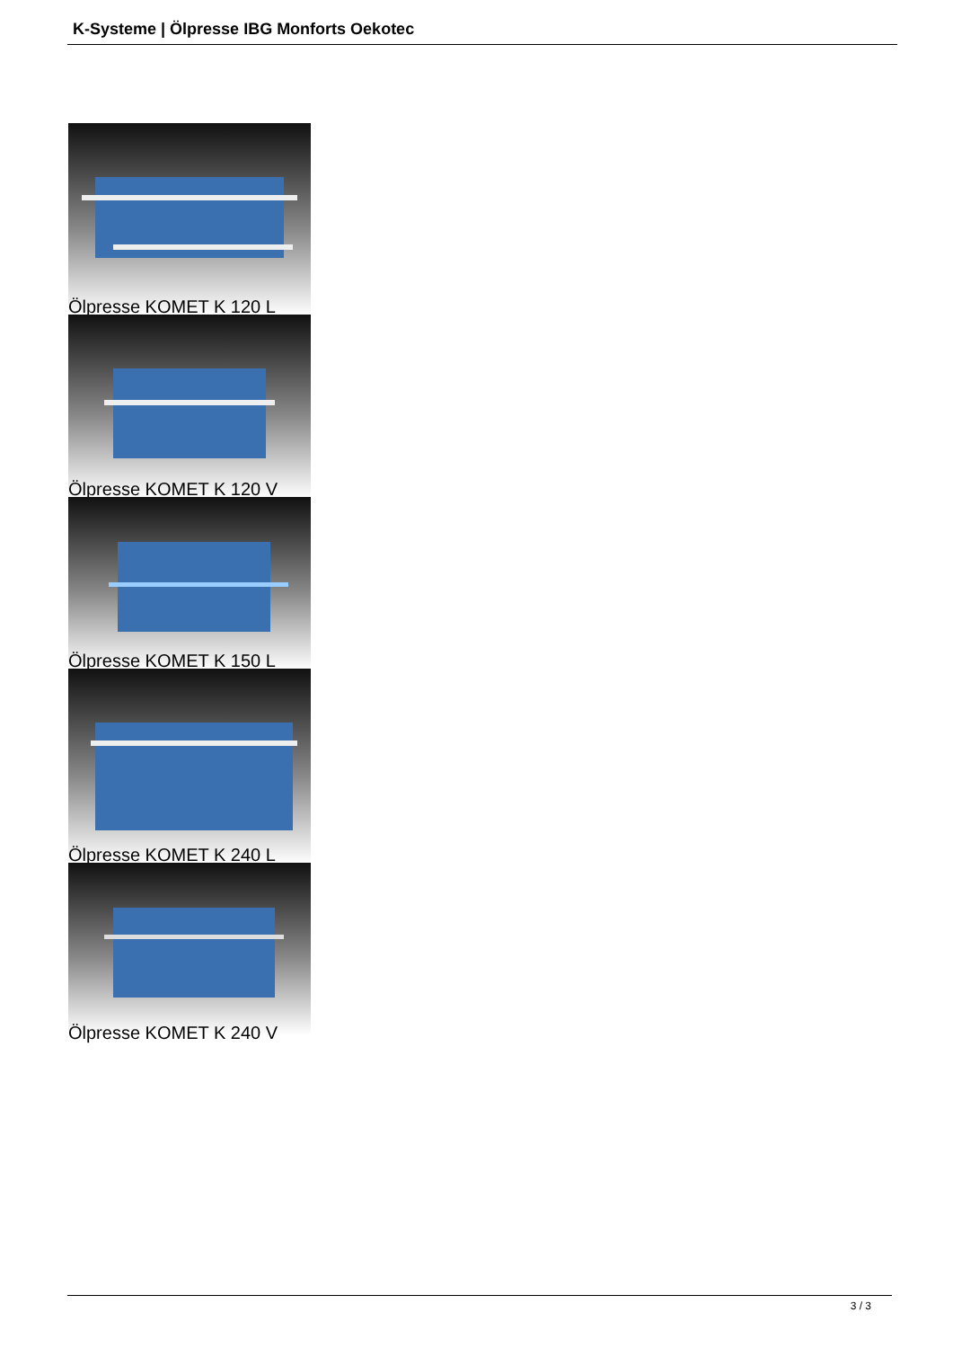K-Systeme | Ölpresse IBG Monforts Oekotec
Ölpresse KOMET K 120 L
Ölpresse KOMET K 120 V
Ölpresse KOMET K 150 L
Ölpresse KOMET K 240 L
Ölpresse KOMET K 240 V
3 / 3